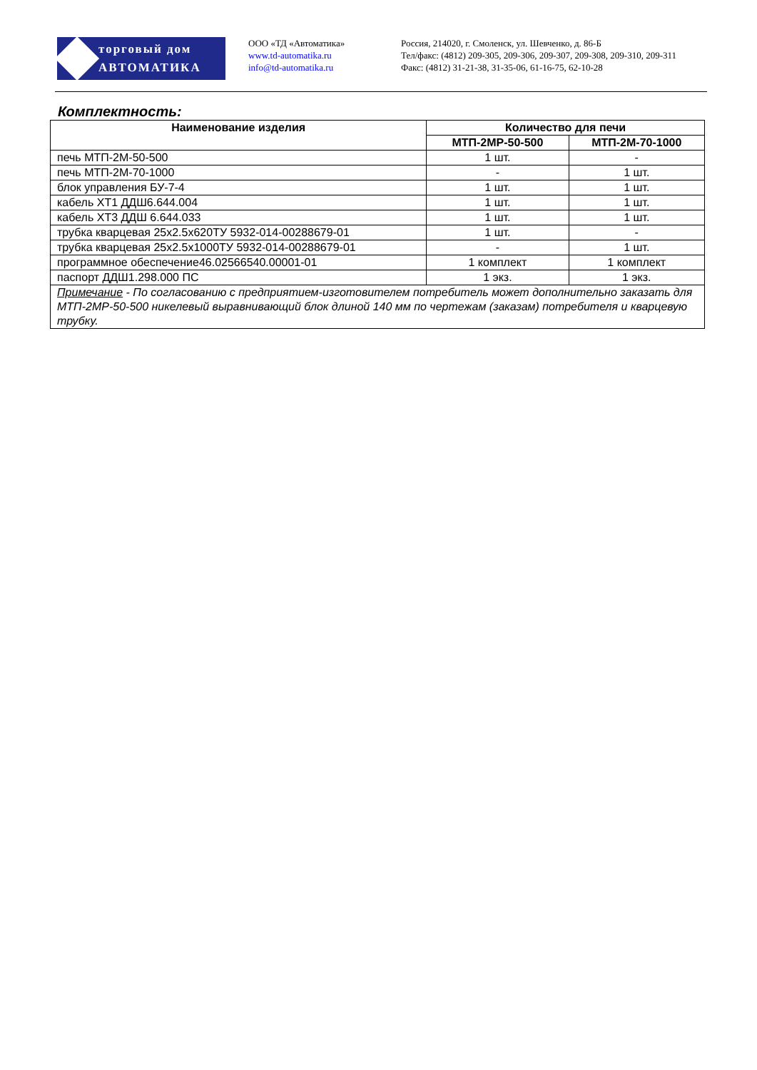торговый дом
АВТОМАТИКА
ООО «ТД «Автоматика»
www.td-automatika.ru
info@td-automatika.ru
Россия, 214020, г. Смоленск, ул. Шевченко, д. 86-Б
Тел/факс: (4812) 209-305, 209-306, 209-307, 209-308, 209-310, 209-311
Факс: (4812) 31-21-38, 31-35-06, 61-16-75, 62-10-28
Комплектность:
| Наименование изделия | Количество для печи | |
| --- | --- | --- |
| | МТП-2МР-50-500 | МТП-2М-70-1000 |
| печь МТП-2М-50-500 | 1 шт. | - |
| печь МТП-2М-70-1000 | - | 1 шт. |
| блок управления БУ-7-4 | 1 шт. | 1 шт. |
| кабель ХТ1 ДДШ6.644.004 | 1 шт. | 1 шт. |
| кабель ХТ3 ДДШ 6.644.033 | 1 шт. | 1 шт. |
| трубка кварцевая 25х2.5х620ТУ 5932-014-00288679-01 | 1 шт. | - |
| трубка кварцевая 25х2.5х1000ТУ 5932-014-00288679-01 | - | 1 шт. |
| программное обеспечение46.02566540.00001-01 | 1 комплект | 1 комплект |
| паспорт ДДШ1.298.000 ПС | 1 экз. | 1 экз. |
| Примечание - По согласованию с предприятием-изготовителем потребитель может дополнительно заказать для МТП-2МР-50-500 никелевый выравнивающий блок длиной 140 мм по чертежам (заказам) потребителя и кварцевую трубку. | | |